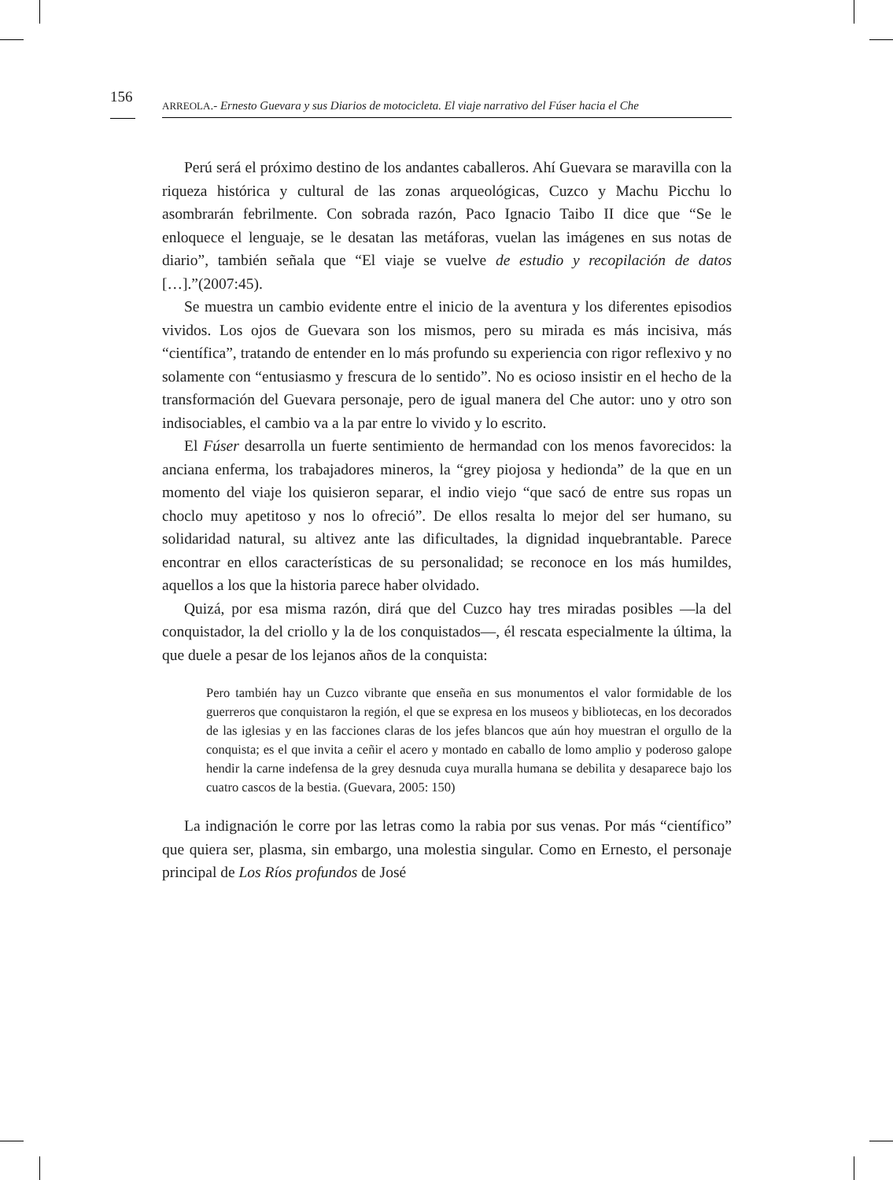156
ARREOLA.- Ernesto Guevara y sus Diarios de motocicleta. El viaje narrativo del Fúser hacia el Che
Perú será el próximo destino de los andantes caballeros. Ahí Guevara se maravilla con la riqueza histórica y cultural de las zonas arqueológicas, Cuzco y Machu Picchu lo asombrarán febrilmente. Con sobrada razón, Paco Ignacio Taibo II dice que “Se le enloquece el lenguaje, se le desatan las metáforas, vuelan las imágenes en sus notas de diario”, también señala que “El viaje se vuelve de estudio y recopilación de datos […].”(2007:45).
Se muestra un cambio evidente entre el inicio de la aventura y los diferentes episodios vividos. Los ojos de Guevara son los mismos, pero su mirada es más incisiva, más “científica”, tratando de entender en lo más profundo su experiencia con rigor reflexivo y no solamente con “entusiasmo y frescura de lo sentido”. No es ocioso insistir en el hecho de la transformación del Guevara personaje, pero de igual manera del Che autor: uno y otro son indisociables, el cambio va a la par entre lo vivido y lo escrito.
El Fúser desarrolla un fuerte sentimiento de hermandad con los menos favorecidos: la anciana enferma, los trabajadores mineros, la “grey piojosa y hedionda” de la que en un momento del viaje los quisieron separar, el indio viejo “que sacó de entre sus ropas un choclo muy apetitoso y nos lo ofreció”. De ellos resalta lo mejor del ser humano, su solidaridad natural, su altivez ante las dificultades, la dignidad inquebrantable. Parece encontrar en ellos características de su personalidad; se reconoce en los más humildes, aquellos a los que la historia parece haber olvidado.
Quizá, por esa misma razón, dirá que del Cuzco hay tres miradas posibles —la del conquistador, la del criollo y la de los conquistados—, él rescata especialmente la última, la que duele a pesar de los lejanos años de la conquista:
Pero también hay un Cuzco vibrante que enseña en sus monumentos el valor formidable de los guerreros que conquistaron la región, el que se expresa en los museos y bibliotecas, en los decorados de las iglesias y en las facciones claras de los jefes blancos que aún hoy muestran el orgullo de la conquista; es el que invita a ceñir el acero y montado en caballo de lomo amplio y poderoso galope hendir la carne indefensa de la grey desnuda cuya muralla humana se debilita y desaparece bajo los cuatro cascos de la bestia. (Guevara, 2005: 150)
La indignación le corre por las letras como la rabia por sus venas. Por más “científico” que quiera ser, plasma, sin embargo, una molestia singular. Como en Ernesto, el personaje principal de Los Ríos profundos de José